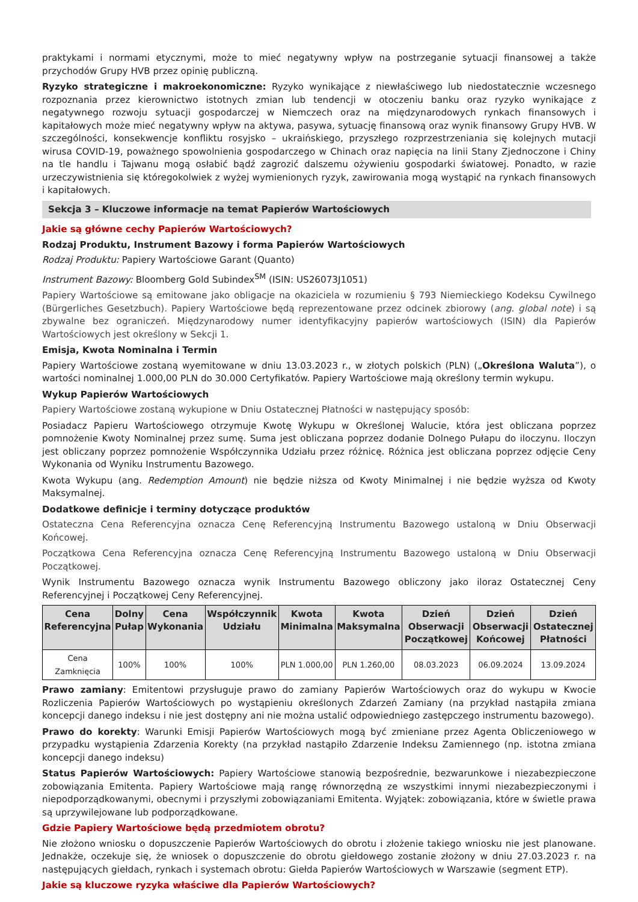praktykami i normami etycznymi, może to mieć negatywny wpływ na postrzeganie sytuacji finansowej a także przychodów Grupy HVB przez opinię publiczną.
Ryzyko strategiczne i makroekonomiczne: Ryzyko wynikające z niewłaściwego lub niedostatecznie wczesnego rozpoznania przez kierownictwo istotnych zmian lub tendencji w otoczeniu banku oraz ryzyko wynikające z negatywnego rozwoju sytuacji gospodarczej w Niemczech oraz na międzynarodowych rynkach finansowych i kapitałowych może mieć negatywny wpływ na aktywa, pasywa, sytuację finansową oraz wynik finansowy Grupy HVB. W szczególności, konsekwencje konfliktu rosyjsko – ukraińskiego, przyszłego rozprzestrzeniania się kolejnych mutacji wirusa COVID-19, poważnego spowolnienia gospodarczego w Chinach oraz napięcia na linii Stany Zjednoczone i Chiny na tle handlu i Tajwanu mogą osłabić bądź zagrozić dalszemu ożywieniu gospodarki światowej. Ponadto, w razie urzeczywistnienia się któregokolwiek z wyżej wymienionych ryzyk, zawirowania mogą wystąpić na rynkach finansowych i kapitałowych.
Sekcja 3 – Kluczowe informacje na temat Papierów Wartościowych
Jakie są główne cechy Papierów Wartościowych?
Rodzaj Produktu, Instrument Bazowy i forma Papierów Wartościowych
Rodzaj Produktu: Papiery Wartościowe Garant (Quanto)
Instrument Bazowy: Bloomberg Gold Subindex<sup>SM</sup> (ISIN: US26073J1051)
Papiery Wartościowe są emitowane jako obligacje na okaziciela w rozumieniu § 793 Niemieckiego Kodeksu Cywilnego (Bürgerliches Gesetzbuch). Papiery Wartościowe będą reprezentowane przez odcinek zbiorowy (ang. global note) i są zbywalne bez ograniczeń. Międzynarodowy numer identyfikacyjny papierów wartościowych (ISIN) dla Papierów Wartościowych jest określony w Sekcji 1.
Emisja, Kwota Nominalna i Termin
Papiery Wartościowe zostaną wyemitowane w dniu 13.03.2023 r., w złotych polskich (PLN) („Określona Waluta”), o wartości nominalnej 1.000,00 PLN do 30.000 Certyfikatów. Papiery Wartościowe mają określony termin wykupu.
Wykup Papierów Wartościowych
Papiery Wartościowe zostaną wykupione w Dniu Ostatecznej Płatności w następujący sposób:
Posiadacz Papieru Wartościowego otrzymuje Kwotę Wykupu w Określonej Walucie, która jest obliczana poprzez pomnożenie Kwoty Nominalnej przez sumę. Suma jest obliczana poprzez dodanie Dolnego Pułapu do iloczynu. Iloczyn jest obliczany poprzez pomnożenie Współczynnika Udziału przez różnicę. Różnica jest obliczana poprzez odjęcie Ceny Wykonania od Wyniku Instrumentu Bazowego.
Kwota Wykupu (ang. Redemption Amount) nie będzie niższa od Kwoty Minimalnej i nie będzie wyższa od Kwoty Maksymalnej.
Dodatkowe definicje i terminy dotyczące produktów
Ostateczna Cena Referencyjna oznacza Cenę Referencyjną Instrumentu Bazowego ustaloną w Dniu Obserwacji Końcowej.
Początkowa Cena Referencyjna oznacza Cenę Referencyjną Instrumentu Bazowego ustaloną w Dniu Obserwacji Początkowej.
Wynik Instrumentu Bazowego oznacza wynik Instrumentu Bazowego obliczony jako iloraz Ostatecznej Ceny Referencyjnej i Początkowej Ceny Referencyjnej.
| Cena Referencyjna | Dolny Pułap | Cena Wykonania | Współczynnik Udziału | Kwota Minimalna | Kwota Maksymalna | Dzień Obserwacji Początkowej | Dzień Obserwacji Końcowej | Dzień Ostatecznej Płatności |
| --- | --- | --- | --- | --- | --- | --- | --- | --- |
| Cena Zamknięcia | 100% | 100% | 100% | PLN 1.000,00 | PLN 1.260,00 | 08.03.2023 | 06.09.2024 | 13.09.2024 |
Prawo zamiany: Emitentowi przysługuje prawo do zamiany Papierów Wartościowych oraz do wykupu w Kwocie Rozliczenia Papierów Wartościowych po wystąpieniu określonych Zdarzeń Zamiany (na przykład nastąpiła zmiana koncepcji danego indeksu i nie jest dostępny ani nie można ustalić odpowiedniego zastępczego instrumentu bazowego).
Prawo do korekty: Warunki Emisji Papierów Wartościowych mogą być zmieniane przez Agenta Obliczeniowego w przypadku wystąpienia Zdarzenia Korekty (na przykład nastąpiło Zdarzenie Indeksu Zamiennego (np. istotna zmiana koncepcji danego indeksu)
Status Papierów Wartościowych: Papiery Wartościowe stanowią bezpośrednie, bezwarunkowe i niezabezpieczone zobowiązania Emitenta. Papiery Wartościowe mają rangę równorzędną ze wszystkimi innymi niezabezpieczonymi i niepodporządkowanymi, obecnymi i przyszłymi zobowiązaniami Emitenta. Wyjątek: zobowiązania, które w świetle prawa są uprzywilejowane lub podporządkowane.
Gdzie Papiery Wartościowe będą przedmiotem obrotu?
Nie złożono wniosku o dopuszczenie Papierów Wartościowych do obrotu i złożenie takiego wniosku nie jest planowane. Jednakże, oczekuje się, że wniosek o dopuszczenie do obrotu giełdowego zostanie złożony w dniu 27.03.2023 r. na następujących giełdach, rynkach i systemach obrotu: Giełda Papierów Wartościowych w Warszawie (segment ETP).
Jakie są kluczowe ryzyka właściwe dla Papierów Wartościowych?